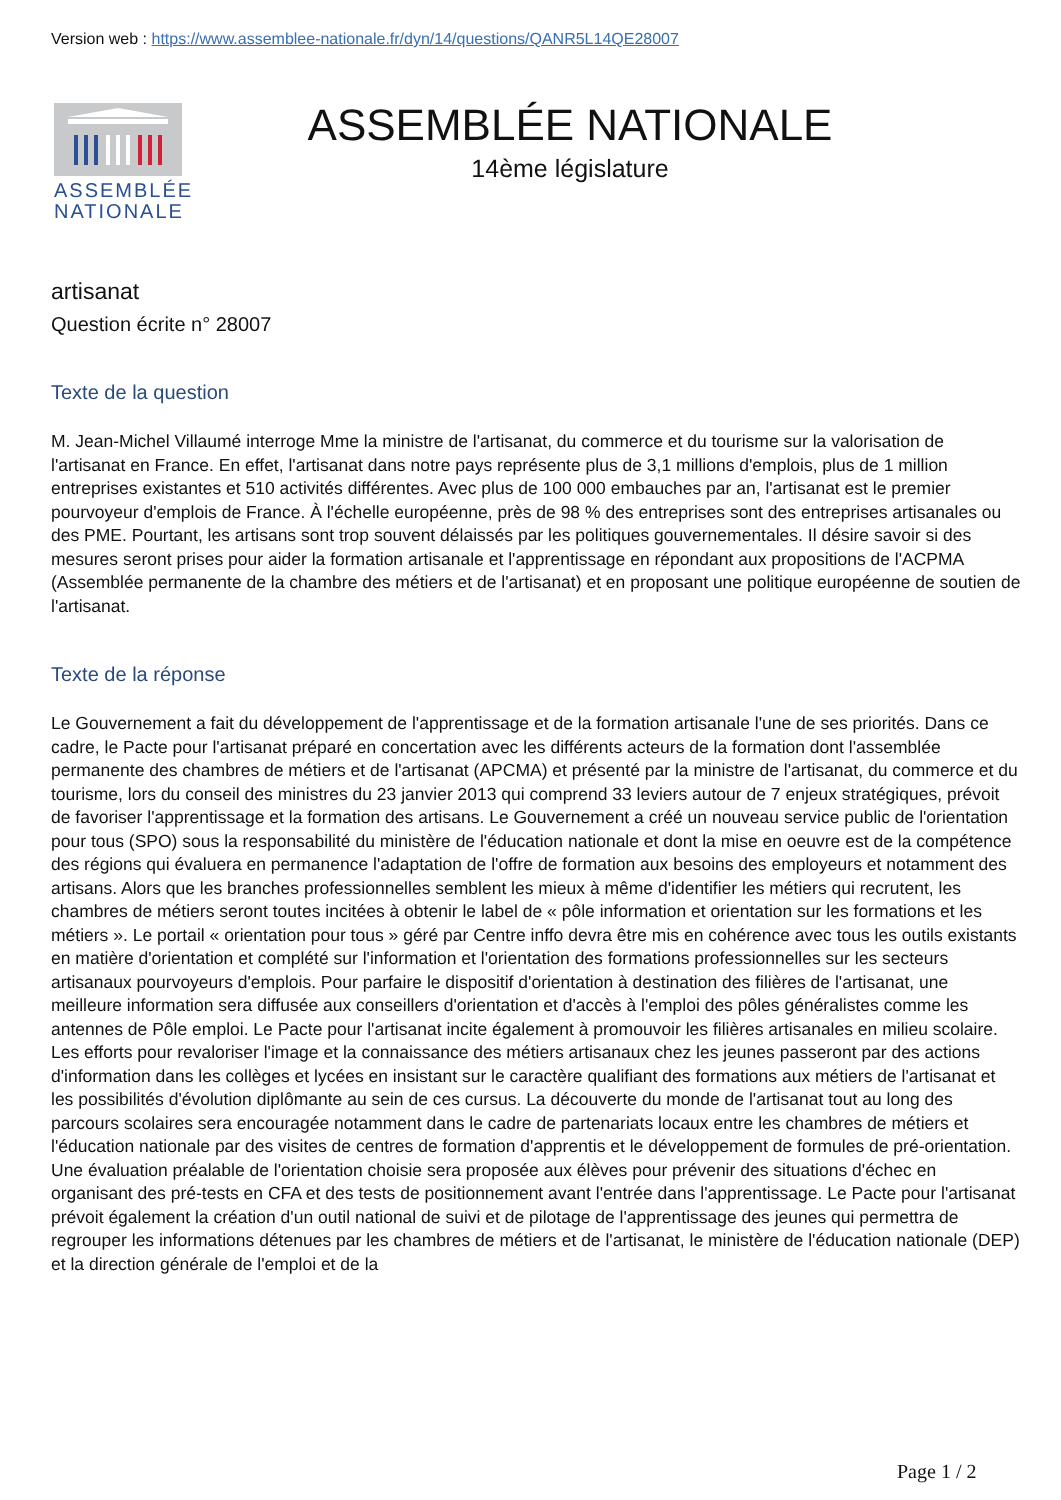Version web : https://www.assemblee-nationale.fr/dyn/14/questions/QANR5L14QE28007
ASSEMBLÉE
NATIONALE
ASSEMBLÉE NATIONALE
14ème législature
artisanat
Question écrite n° 28007
Texte de la question
M. Jean-Michel Villaumé interroge Mme la ministre de l'artisanat, du commerce et du tourisme sur la valorisation de l'artisanat en France. En effet, l'artisanat dans notre pays représente plus de 3,1 millions d'emplois, plus de 1 million entreprises existantes et 510 activités différentes. Avec plus de 100 000 embauches par an, l'artisanat est le premier pourvoyeur d'emplois de France. À l'échelle européenne, près de 98 % des entreprises sont des entreprises artisanales ou des PME. Pourtant, les artisans sont trop souvent délaissés par les politiques gouvernementales. Il désire savoir si des mesures seront prises pour aider la formation artisanale et l'apprentissage en répondant aux propositions de l'ACPMA (Assemblée permanente de la chambre des métiers et de l'artisanat) et en proposant une politique européenne de soutien de l'artisanat.
Texte de la réponse
Le Gouvernement a fait du développement de l'apprentissage et de la formation artisanale l'une de ses priorités. Dans ce cadre, le Pacte pour l'artisanat préparé en concertation avec les différents acteurs de la formation dont l'assemblée permanente des chambres de métiers et de l'artisanat (APCMA) et présenté par la ministre de l'artisanat, du commerce et du tourisme, lors du conseil des ministres du 23 janvier 2013 qui comprend 33 leviers autour de 7 enjeux stratégiques, prévoit de favoriser l'apprentissage et la formation des artisans. Le Gouvernement a créé un nouveau service public de l'orientation pour tous (SPO) sous la responsabilité du ministère de l'éducation nationale et dont la mise en oeuvre est de la compétence des régions qui évaluera en permanence l'adaptation de l'offre de formation aux besoins des employeurs et notamment des artisans. Alors que les branches professionnelles semblent les mieux à même d'identifier les métiers qui recrutent, les chambres de métiers seront toutes incitées à obtenir le label de « pôle information et orientation sur les formations et les métiers ». Le portail « orientation pour tous » géré par Centre inffo devra être mis en cohérence avec tous les outils existants en matière d'orientation et complété sur l'information et l'orientation des formations professionnelles sur les secteurs artisanaux pourvoyeurs d'emplois. Pour parfaire le dispositif d'orientation à destination des filières de l'artisanat, une meilleure information sera diffusée aux conseillers d'orientation et d'accès à l'emploi des pôles généralistes comme les antennes de Pôle emploi. Le Pacte pour l'artisanat incite également à promouvoir les filières artisanales en milieu scolaire. Les efforts pour revaloriser l'image et la connaissance des métiers artisanaux chez les jeunes passeront par des actions d'information dans les collèges et lycées en insistant sur le caractère qualifiant des formations aux métiers de l'artisanat et les possibilités d'évolution diplômante au sein de ces cursus. La découverte du monde de l'artisanat tout au long des parcours scolaires sera encouragée notamment dans le cadre de partenariats locaux entre les chambres de métiers et l'éducation nationale par des visites de centres de formation d'apprentis et le développement de formules de pré-orientation. Une évaluation préalable de l'orientation choisie sera proposée aux élèves pour prévenir des situations d'échec en organisant des pré-tests en CFA et des tests de positionnement avant l'entrée dans l'apprentissage. Le Pacte pour l'artisanat prévoit également la création d'un outil national de suivi et de pilotage de l'apprentissage des jeunes qui permettra de regrouper les informations détenues par les chambres de métiers et de l'artisanat, le ministère de l'éducation nationale (DEP) et la direction générale de l'emploi et de la
Page 1 / 2